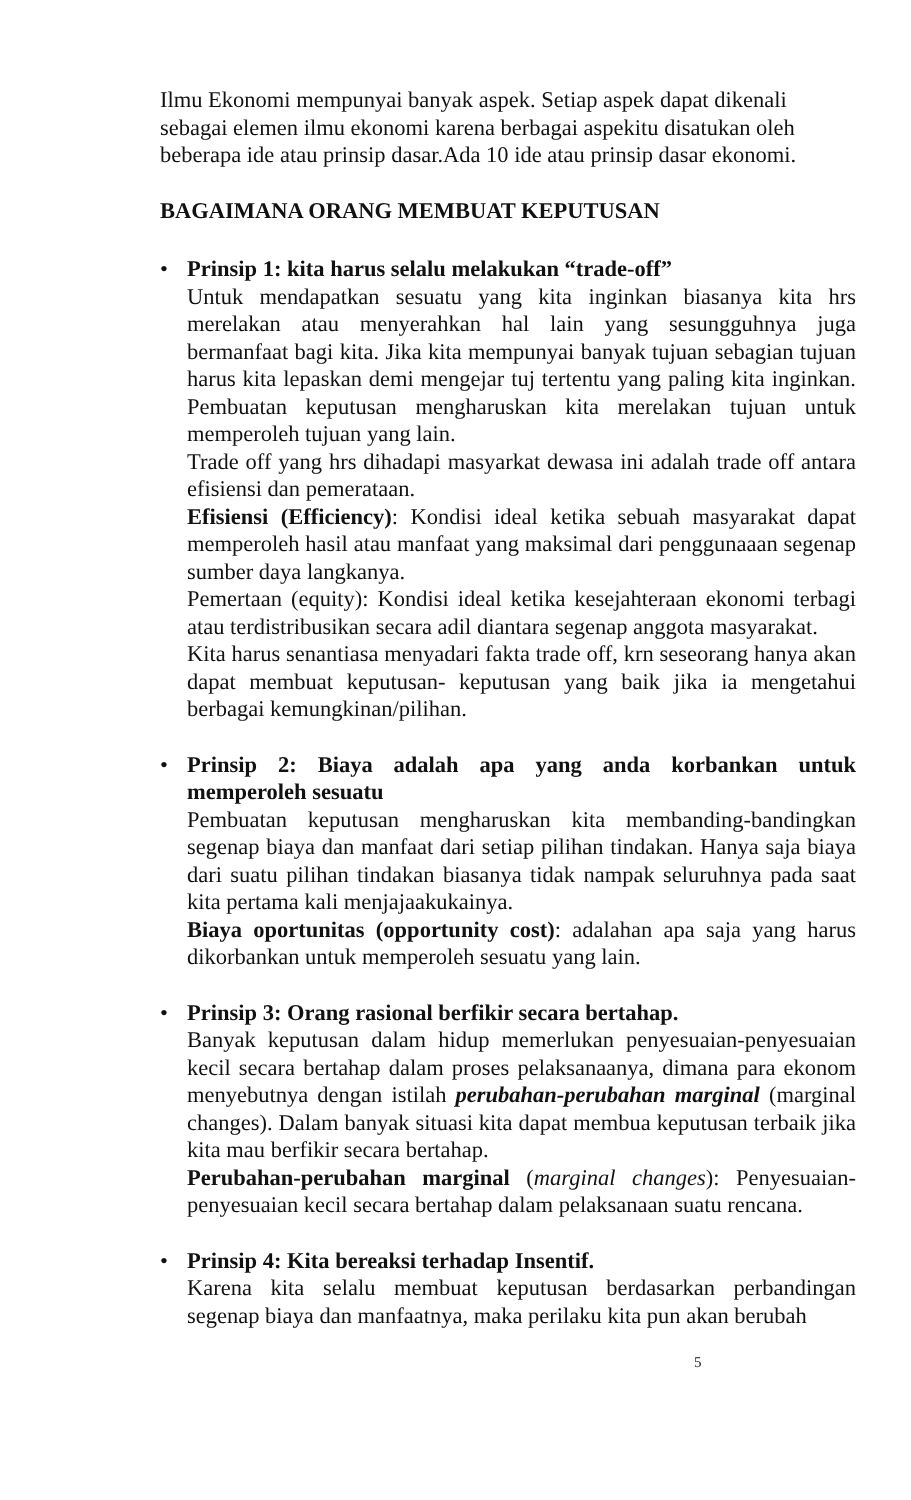Ilmu Ekonomi mempunyai banyak aspek. Setiap aspek dapat dikenali sebagai elemen ilmu ekonomi karena berbagai aspekitu disatukan oleh beberapa ide atau prinsip dasar.Ada 10 ide atau prinsip dasar ekonomi.
BAGAIMANA ORANG MEMBUAT KEPUTUSAN
• Prinsip 1: kita harus selalu melakukan “trade-off”
Untuk mendapatkan sesuatu yang kita inginkan biasanya kita hrs merelakan atau menyerahkan hal lain yang sesungguhnya juga bermanfaat bagi kita. Jika kita mempunyai banyak tujuan sebagian tujuan harus kita lepaskan demi mengejar tuj tertentu yang paling kita inginkan. Pembuatan keputusan mengharuskan kita merelakan tujuan untuk memperoleh tujuan yang lain.
Trade off yang hrs dihadapi masyarkat dewasa ini adalah trade off antara efisiensi dan pemerataan.
Efisiensi (Efficiency): Kondisi ideal ketika sebuah masyarakat dapat memperoleh hasil atau manfaat yang maksimal dari penggunaaan segenap sumber daya langkanya.
Pemertaan (equity): Kondisi ideal ketika kesejahteraan ekonomi terbagi atau terdistribusikan secara adil diantara segenap anggota masyarakat.
Kita harus senantiasa menyadari fakta trade off, krn seseorang hanya akan dapat membuat keputusan- keputusan yang baik jika ia mengetahui berbagai kemungkinan/pilihan.
• Prinsip 2: Biaya adalah apa yang anda korbankan untuk memperoleh sesuatu
Pembuatan keputusan mengharuskan kita membanding-bandingkan segenap biaya dan manfaat dari setiap pilihan tindakan. Hanya saja biaya dari suatu pilihan tindakan biasanya tidak nampak seluruhnya pada saat kita pertama kali menjajaakukainya.
Biaya oportunitas (opportunity cost): adalahan apa saja yang harus dikorbankan untuk memperoleh sesuatu yang lain.
• Prinsip 3: Orang rasional berfikir secara bertahap.
Banyak keputusan dalam hidup memerlukan penyesuaian-penyesuaian kecil secara bertahap dalam proses pelaksanaanya, dimana para ekonom menyebutnya dengan istilah perubahan-perubahan marginal (marginal changes). Dalam banyak situasi kita dapat membua keputusan terbaik jika kita mau berfikir secara bertahap.
Perubahan-perubahan marginal (marginal changes): Penyesuaian-penyesuaian kecil secara bertahap dalam pelaksanaan suatu rencana.
• Prinsip 4: Kita bereaksi terhadap Insentif.
Karena kita selalu membuat keputusan berdasarkan perbandingan segenap biaya dan manfaatnya, maka perilaku kita pun akan berubah
5